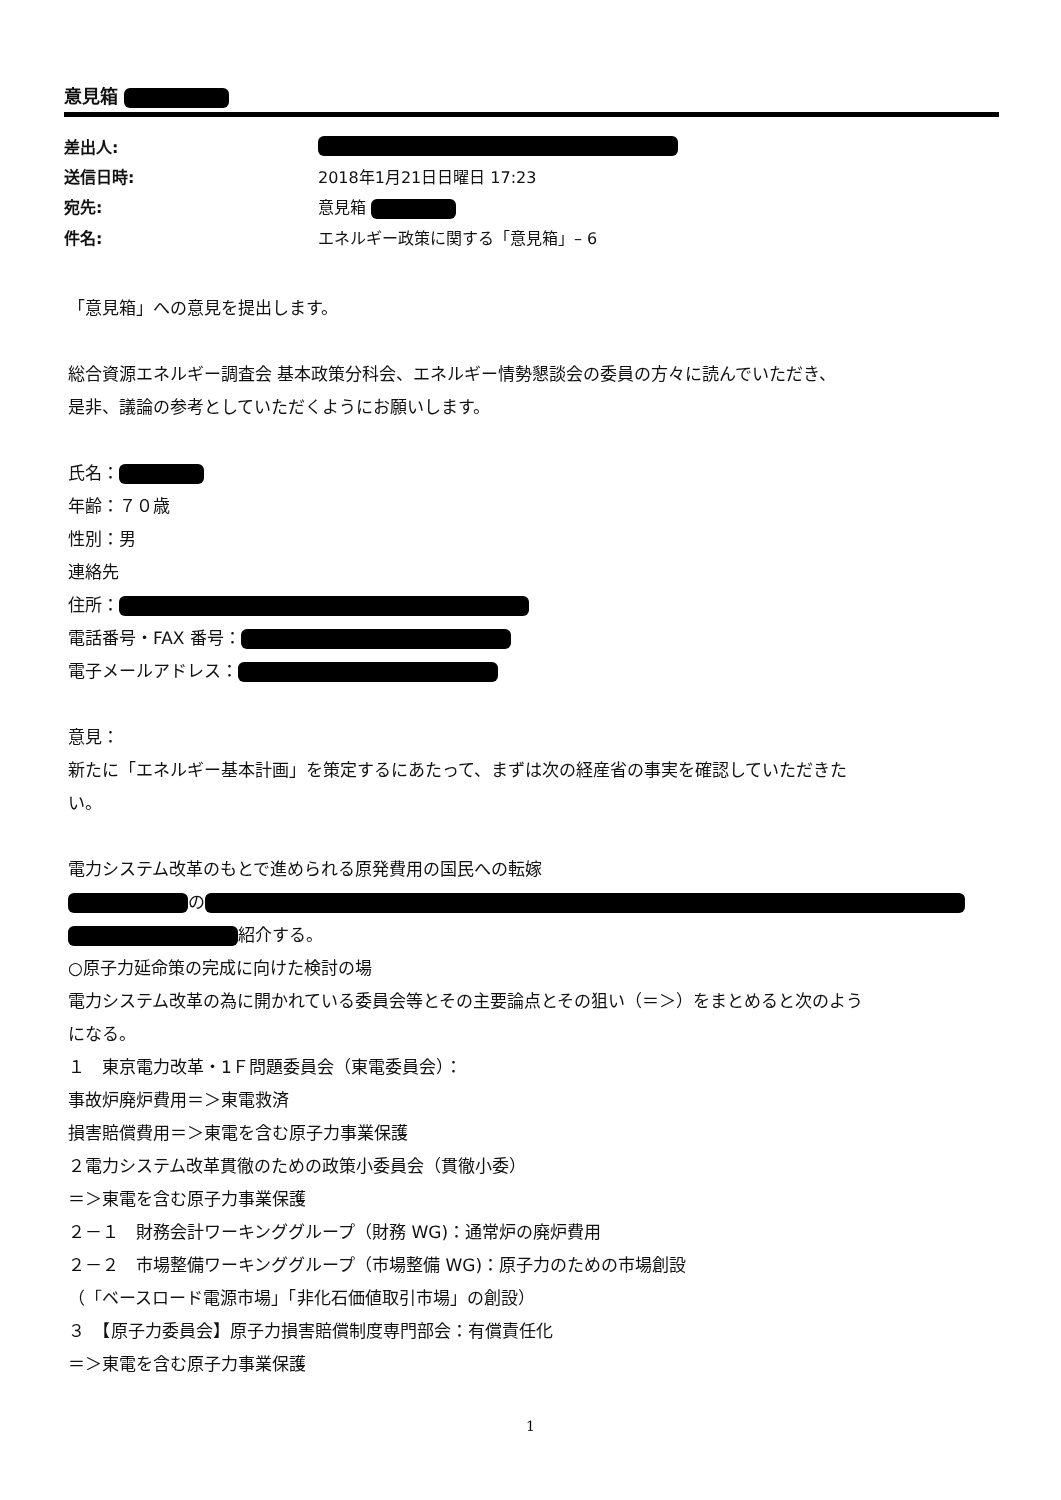意見箱
| 差出人: | |
| 送信日時: | 2018年1月21日日曜日 17:23 |
| 宛先: | 意見箱 |
| 件名: | エネルギー政策に関する「意見箱」– 6 |
「意見箱」への意見を提出します。
総合資源エネルギー調査会 基本政策分科会、エネルギー情勢懇談会の委員の方々に読んでいただき、
是非、議論の参考としていただくようにお願いします。
氏名：
年齢：７０歳
性別：男
連絡先
住所：
電話番号・FAX 番号：
電子メールアドレス：
意見：
新たに「エネルギー基本計画」を策定するにあたって、まずは次の経産省の事実を確認していただきた
い。
電力システム改革のもとで進められる原発費用の国民への転嫁
の
紹介する。
○原子力延命策の完成に向けた検討の場
電力システム改革の為に開かれている委員会等とその主要論点とその狙い（＝＞）をまとめると次のよう
になる。
１　東京電力改革・1Ｆ問題委員会（東電委員会）：
事故炉廃炉費用＝＞東電救済
損害賠償費用＝＞東電を含む原子力事業保護
２電力システム改革貫徹のための政策小委員会（貫徹小委）
＝＞東電を含む原子力事業保護
２－１　財務会計ワーキンググループ（財務 WG)：通常炉の廃炉費用
２－２　市場整備ワーキンググループ（市場整備 WG)：原子力のための市場創設
（「ベースロード電源市場」「非化石価値取引市場」の創設）
３　【原子力委員会】原子力損害賠償制度専門部会：有償責任化
＝＞東電を含む原子力事業保護
1